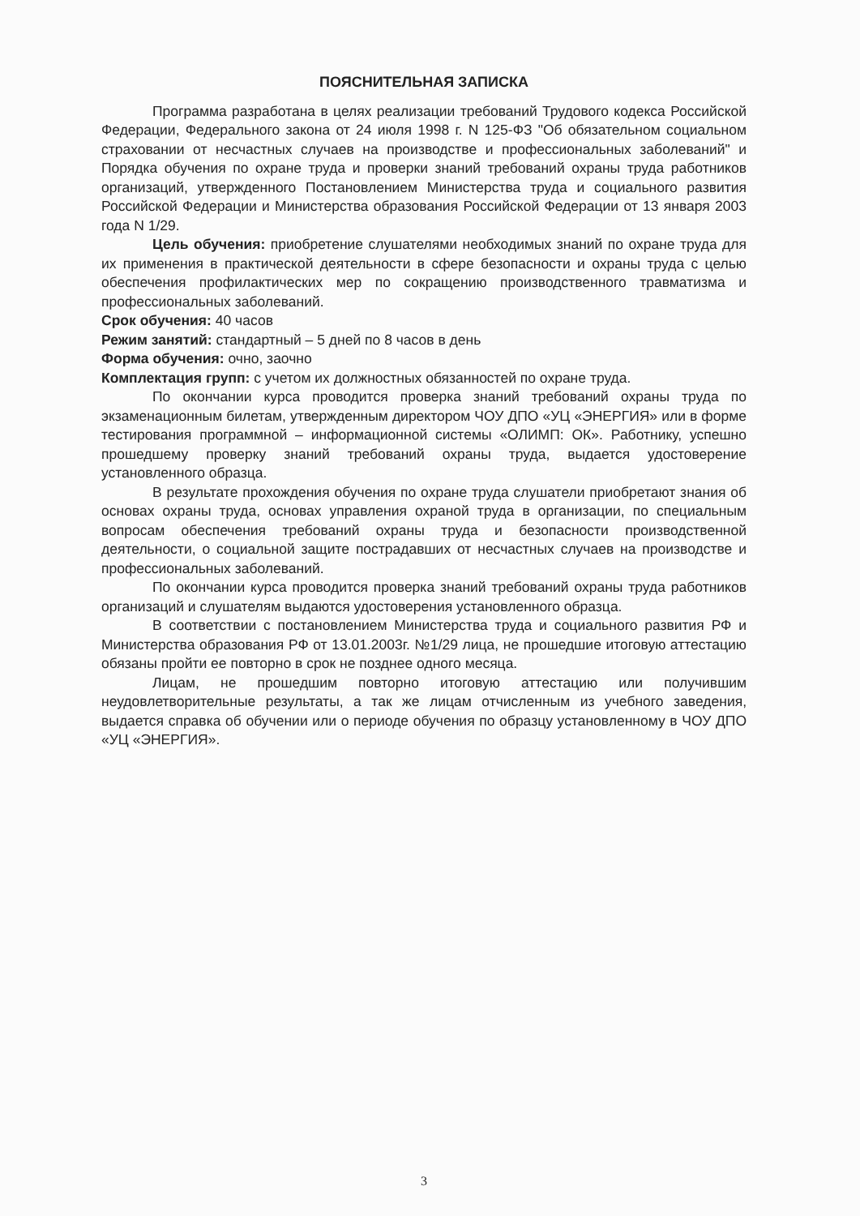ПОЯСНИТЕЛЬНАЯ ЗАПИСКА
Программа разработана в целях реализации требований Трудового кодекса Российской Федерации, Федерального закона от 24 июля 1998 г. N 125-ФЗ "Об обязательном социальном страховании от несчастных случаев на производстве и профессиональных заболеваний" и Порядка обучения по охране труда и проверки знаний требований охраны труда работников организаций, утвержденного Постановлением Министерства труда и социального развития Российской Федерации и Министерства образования Российской Федерации от 13 января 2003 года N 1/29.
Цель обучения: приобретение слушателями необходимых знаний по охране труда для их применения в практической деятельности в сфере безопасности и охраны труда с целью обеспечения профилактических мер по сокращению производственного травматизма и профессиональных заболеваний.
Срок обучения: 40 часов
Режим занятий: стандартный – 5 дней по 8 часов в день
Форма обучения: очно, заочно
Комплектация групп: с учетом их должностных обязанностей по охране труда.
По окончании курса проводится проверка знаний требований охраны труда по экзаменационным билетам, утвержденным директором ЧОУ ДПО «УЦ «ЭНЕРГИЯ» или в форме тестирования программной – информационной системы «ОЛИМП: ОК». Работнику, успешно прошедшему проверку знаний требований охраны труда, выдается удостоверение установленного образца.
В результате прохождения обучения по охране труда слушатели приобретают знания об основах охраны труда, основах управления охраной труда в организации, по специальным вопросам обеспечения требований охраны труда и безопасности производственной деятельности, о социальной защите пострадавших от несчастных случаев на производстве и профессиональных заболеваний.
По окончании курса проводится проверка знаний требований охраны труда работников организаций и слушателям выдаются удостоверения установленного образца.
В соответствии с постановлением Министерства труда и социального развития РФ и Министерства образования РФ от 13.01.2003г. №1/29 лица, не прошедшие итоговую аттестацию обязаны пройти ее повторно в срок не позднее одного месяца.
Лицам, не прошедшим повторно итоговую аттестацию или получившим неудовлетворительные результаты, а так же лицам отчисленным из учебного заведения, выдается справка об обучении или о периоде обучения по образцу установленному в ЧОУ ДПО «УЦ «ЭНЕРГИЯ».
3